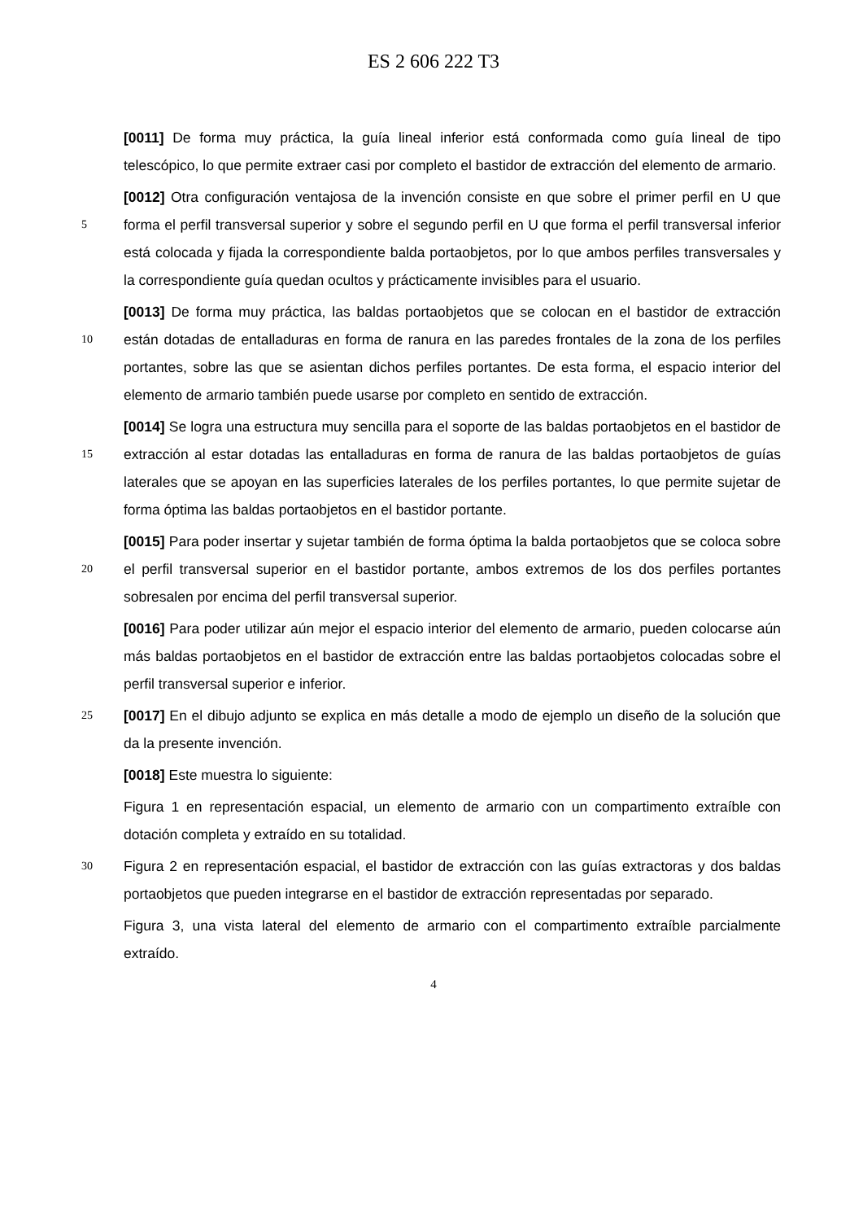ES 2 606 222 T3
[0011] De forma muy práctica, la guía lineal inferior está conformada como guía lineal de tipo telescópico, lo que permite extraer casi por completo el bastidor de extracción del elemento de armario.
5
[0012] Otra configuración ventajosa de la invención consiste en que sobre el primer perfil en U que forma el perfil transversal superior y sobre el segundo perfil en U que forma el perfil transversal inferior está colocada y fijada la correspondiente balda portaobjetos, por lo que ambos perfiles transversales y la correspondiente guía quedan ocultos y prácticamente invisibles para el usuario.
10
[0013] De forma muy práctica, las baldas portaobjetos que se colocan en el bastidor de extracción están dotadas de entalladuras en forma de ranura en las paredes frontales de la zona de los perfiles portantes, sobre las que se asientan dichos perfiles portantes. De esta forma, el espacio interior del elemento de armario también puede usarse por completo en sentido de extracción.
15
[0014] Se logra una estructura muy sencilla para el soporte de las baldas portaobjetos en el bastidor de extracción al estar dotadas las entalladuras en forma de ranura de las baldas portaobjetos de guías laterales que se apoyan en las superficies laterales de los perfiles portantes, lo que permite sujetar de forma óptima las baldas portaobjetos en el bastidor portante.
20
[0015] Para poder insertar y sujetar también de forma óptima la balda portaobjetos que se coloca sobre el perfil transversal superior en el bastidor portante, ambos extremos de los dos perfiles portantes sobresalen por encima del perfil transversal superior.
[0016] Para poder utilizar aún mejor el espacio interior del elemento de armario, pueden colocarse aún más baldas portaobjetos en el bastidor de extracción entre las baldas portaobjetos colocadas sobre el perfil transversal superior e inferior.
25
[0017] En el dibujo adjunto se explica en más detalle a modo de ejemplo un diseño de la solución que da la presente invención.
[0018] Este muestra lo siguiente:
Figura 1 en representación espacial, un elemento de armario con un compartimento extraíble con dotación completa y extraído en su totalidad.
30
Figura 2 en representación espacial, el bastidor de extracción con las guías extractoras y dos baldas portaobjetos que pueden integrarse en el bastidor de extracción representadas por separado.
Figura 3, una vista lateral del elemento de armario con el compartimento extraíble parcialmente extraído.
4